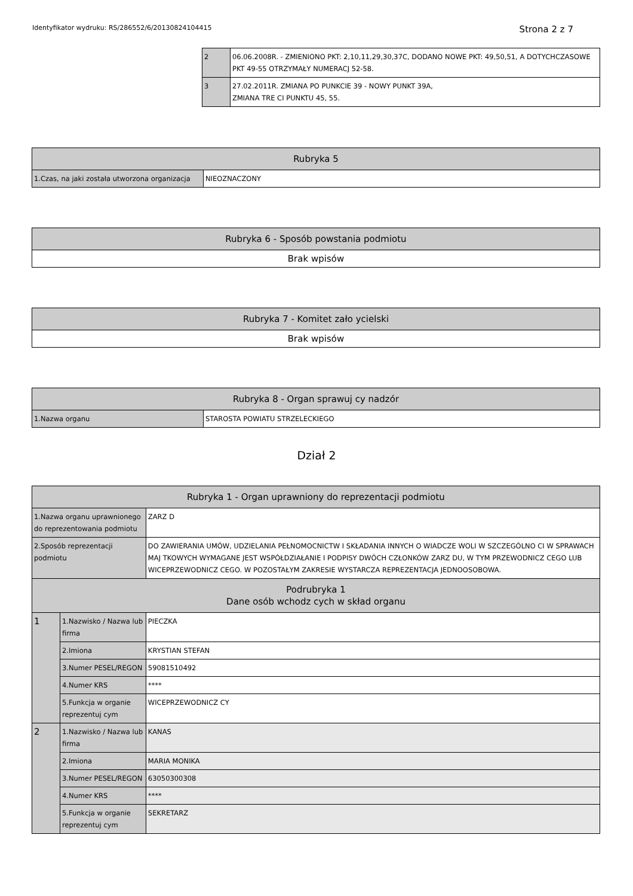Identyfikator wydruku: RS/286552/6/20130824104415 Strona 2 z 7
| 2 | 06.06.2008R. - ZMIENIONO PKT: 2,10,11,29,30,37C, DODANO NOWE PKT: 49,50,51, A DOTYCHCZASOWE PKT 49-55 OTRZYMAŁY NUMERACJ 52-58. |
| 3 | 27.02.2011R. ZMIANA PO PUNKCIE 39 - NOWY PUNKT 39A, ZMIANA TRE CI PUNKTU 45, 55. |
| Rubryka 5 | |
| --- | --- |
| 1.Czas, na jaki została utworzona organizacja | NIEOZNACZONY |
| Rubryka 6 - Sposób powstania podmiotu |
| --- |
| Brak wpisów |
| Rubryka 7 - Komitet zało ycielski |
| --- |
| Brak wpisów |
| Rubryka 8 - Organ sprawuj cy nadzór | |
| --- | --- |
| 1.Nazwa organu | STAROSTA POWIATU STRZELECKIEGO |
Dział 2
| Rubryka 1 - Organ uprawniony do reprezentacji podmiotu | | |
| --- | --- | --- |
| 1.Nazwa organu uprawnionego do reprezentowania podmiotu | | ZARZ D |
| 2.Sposób reprezentacji podmiotu | | DO ZAWIERANIA UMÓW, UDZIELANIA PEŁNOMOCNICTW I SKŁADANIA INNYCH O WIADCZE WOLI W SZCZEGÓLNO CI W SPRAWACH MAJ TKOWYCH WYMAGANE JEST WSPÓŁDZIAŁANIE I PODPISY DWÓCH CZŁONKÓW ZARZ DU, W TYM PRZEWODNICZ CEGO LUB WICEPRZEWODNICZ CEGO. W POZOSTAŁYM ZAKRESIE WYSTARCZA REPREZENTACJA JEDNOOSOBOWA. |
| Podrubryka 1 Dane osób wchodz cych w skład organu | | |
| 1 | 1.Nazwisko / Nazwa lub firma | PIECZKA |
| | 2.Imiona | KRYSTIAN STEFAN |
| | 3.Numer PESEL/REGON | 59081510492 |
| | 4.Numer KRS | **** |
| | 5.Funkcja w organie reprezentuj cym | WICEPRZEWODNICZ CY |
| 2 | 1.Nazwisko / Nazwa lub firma | KANAS |
| | 2.Imiona | MARIA MONIKA |
| | 3.Numer PESEL/REGON | 63050300308 |
| | 4.Numer KRS | **** |
| | 5.Funkcja w organie reprezentuj cym | SEKRETARZ |